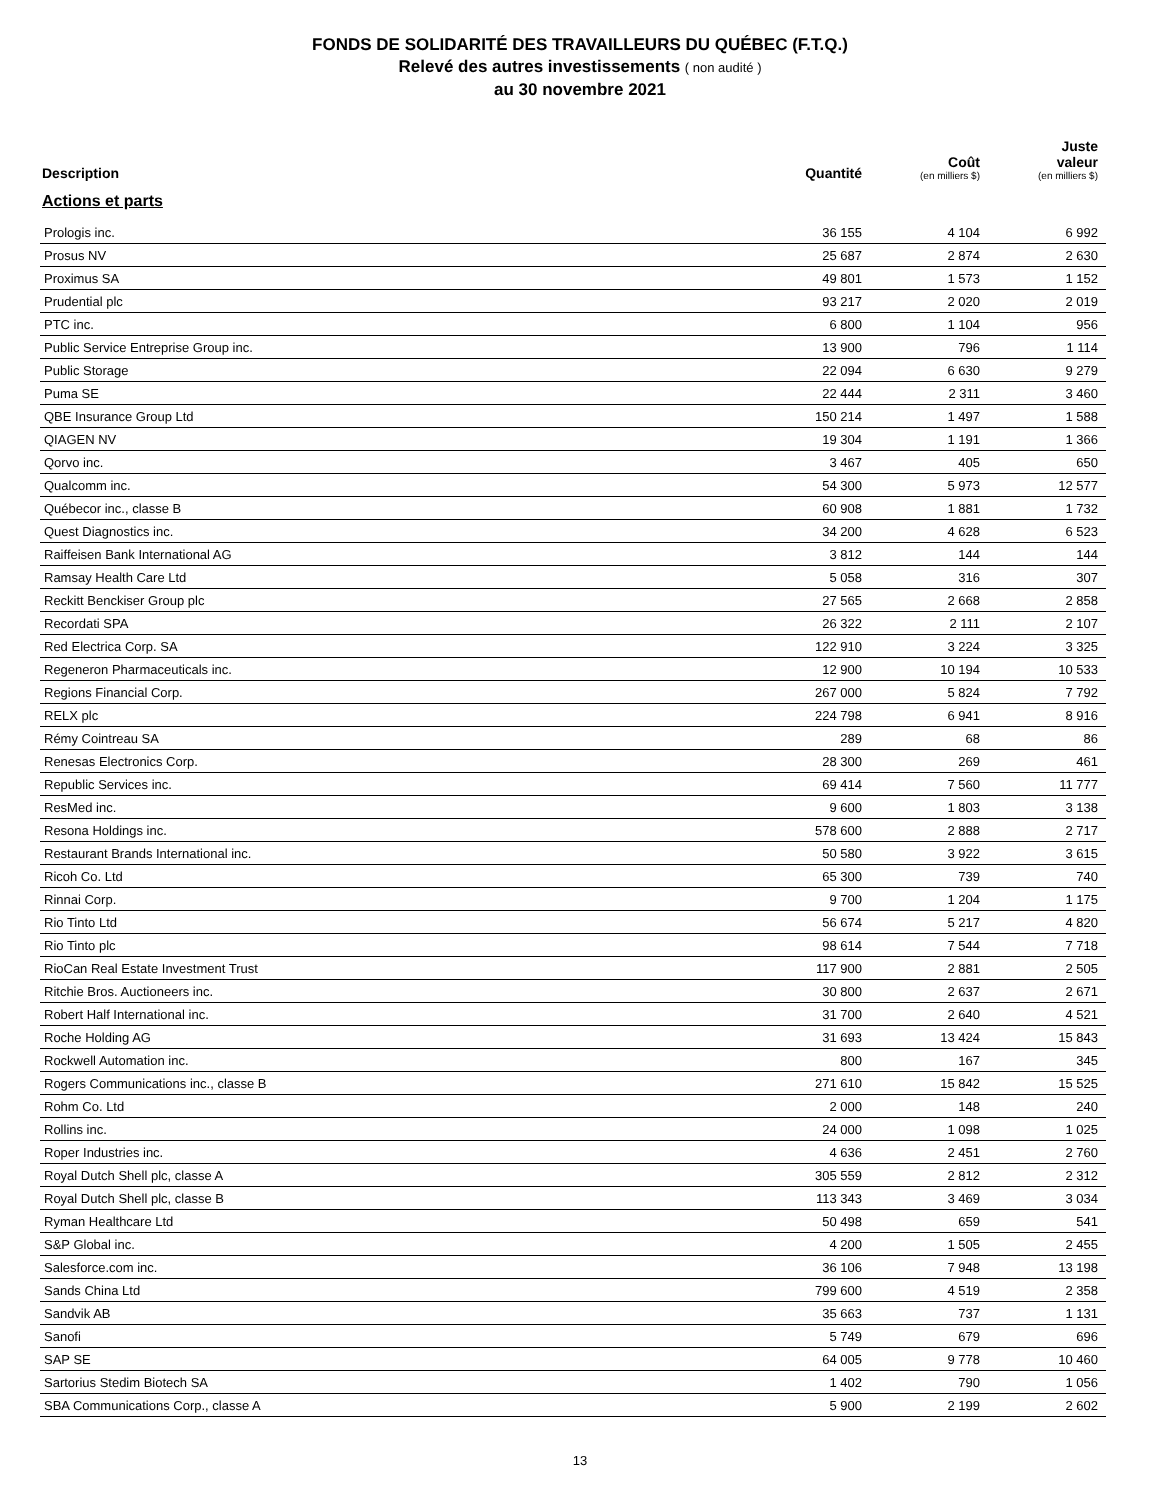FONDS DE SOLIDARITÉ DES TRAVAILLEURS DU QUÉBEC (F.T.Q.)
Relevé des autres investissements ( non audité )
au 30 novembre 2021
| Description | Quantité | Coût (en milliers $) | Juste valeur (en milliers $) |
| --- | --- | --- | --- |
| Actions et parts | | | |
| Prologis inc. | 36 155 | 4 104 | 6 992 |
| Prosus NV | 25 687 | 2 874 | 2 630 |
| Proximus SA | 49 801 | 1 573 | 1 152 |
| Prudential plc | 93 217 | 2 020 | 2 019 |
| PTC inc. | 6 800 | 1 104 | 956 |
| Public Service Entreprise Group inc. | 13 900 | 796 | 1 114 |
| Public Storage | 22 094 | 6 630 | 9 279 |
| Puma SE | 22 444 | 2 311 | 3 460 |
| QBE Insurance Group Ltd | 150 214 | 1 497 | 1 588 |
| QIAGEN NV | 19 304 | 1 191 | 1 366 |
| Qorvo inc. | 3 467 | 405 | 650 |
| Qualcomm inc. | 54 300 | 5 973 | 12 577 |
| Québecor inc., classe B | 60 908 | 1 881 | 1 732 |
| Quest Diagnostics inc. | 34 200 | 4 628 | 6 523 |
| Raiffeisen Bank International AG | 3 812 | 144 | 144 |
| Ramsay Health Care Ltd | 5 058 | 316 | 307 |
| Reckitt Benckiser Group plc | 27 565 | 2 668 | 2 858 |
| Recordati SPA | 26 322 | 2 111 | 2 107 |
| Red Electrica Corp. SA | 122 910 | 3 224 | 3 325 |
| Regeneron Pharmaceuticals inc. | 12 900 | 10 194 | 10 533 |
| Regions Financial Corp. | 267 000 | 5 824 | 7 792 |
| RELX plc | 224 798 | 6 941 | 8 916 |
| Rémy Cointreau SA | 289 | 68 | 86 |
| Renesas Electronics Corp. | 28 300 | 269 | 461 |
| Republic Services inc. | 69 414 | 7 560 | 11 777 |
| ResMed inc. | 9 600 | 1 803 | 3 138 |
| Resona Holdings inc. | 578 600 | 2 888 | 2 717 |
| Restaurant Brands International inc. | 50 580 | 3 922 | 3 615 |
| Ricoh Co. Ltd | 65 300 | 739 | 740 |
| Rinnai Corp. | 9 700 | 1 204 | 1 175 |
| Rio Tinto Ltd | 56 674 | 5 217 | 4 820 |
| Rio Tinto plc | 98 614 | 7 544 | 7 718 |
| RioCan Real Estate Investment Trust | 117 900 | 2 881 | 2 505 |
| Ritchie Bros. Auctioneers inc. | 30 800 | 2 637 | 2 671 |
| Robert Half International inc. | 31 700 | 2 640 | 4 521 |
| Roche Holding AG | 31 693 | 13 424 | 15 843 |
| Rockwell Automation inc. | 800 | 167 | 345 |
| Rogers Communications inc., classe B | 271 610 | 15 842 | 15 525 |
| Rohm Co. Ltd | 2 000 | 148 | 240 |
| Rollins inc. | 24 000 | 1 098 | 1 025 |
| Roper Industries inc. | 4 636 | 2 451 | 2 760 |
| Royal Dutch Shell plc, classe A | 305 559 | 2 812 | 2 312 |
| Royal Dutch Shell plc, classe B | 113 343 | 3 469 | 3 034 |
| Ryman Healthcare Ltd | 50 498 | 659 | 541 |
| S&P Global inc. | 4 200 | 1 505 | 2 455 |
| Salesforce.com inc. | 36 106 | 7 948 | 13 198 |
| Sands China Ltd | 799 600 | 4 519 | 2 358 |
| Sandvik AB | 35 663 | 737 | 1 131 |
| Sanofi | 5 749 | 679 | 696 |
| SAP SE | 64 005 | 9 778 | 10 460 |
| Sartorius Stedim Biotech SA | 1 402 | 790 | 1 056 |
| SBA Communications Corp., classe A | 5 900 | 2 199 | 2 602 |
13